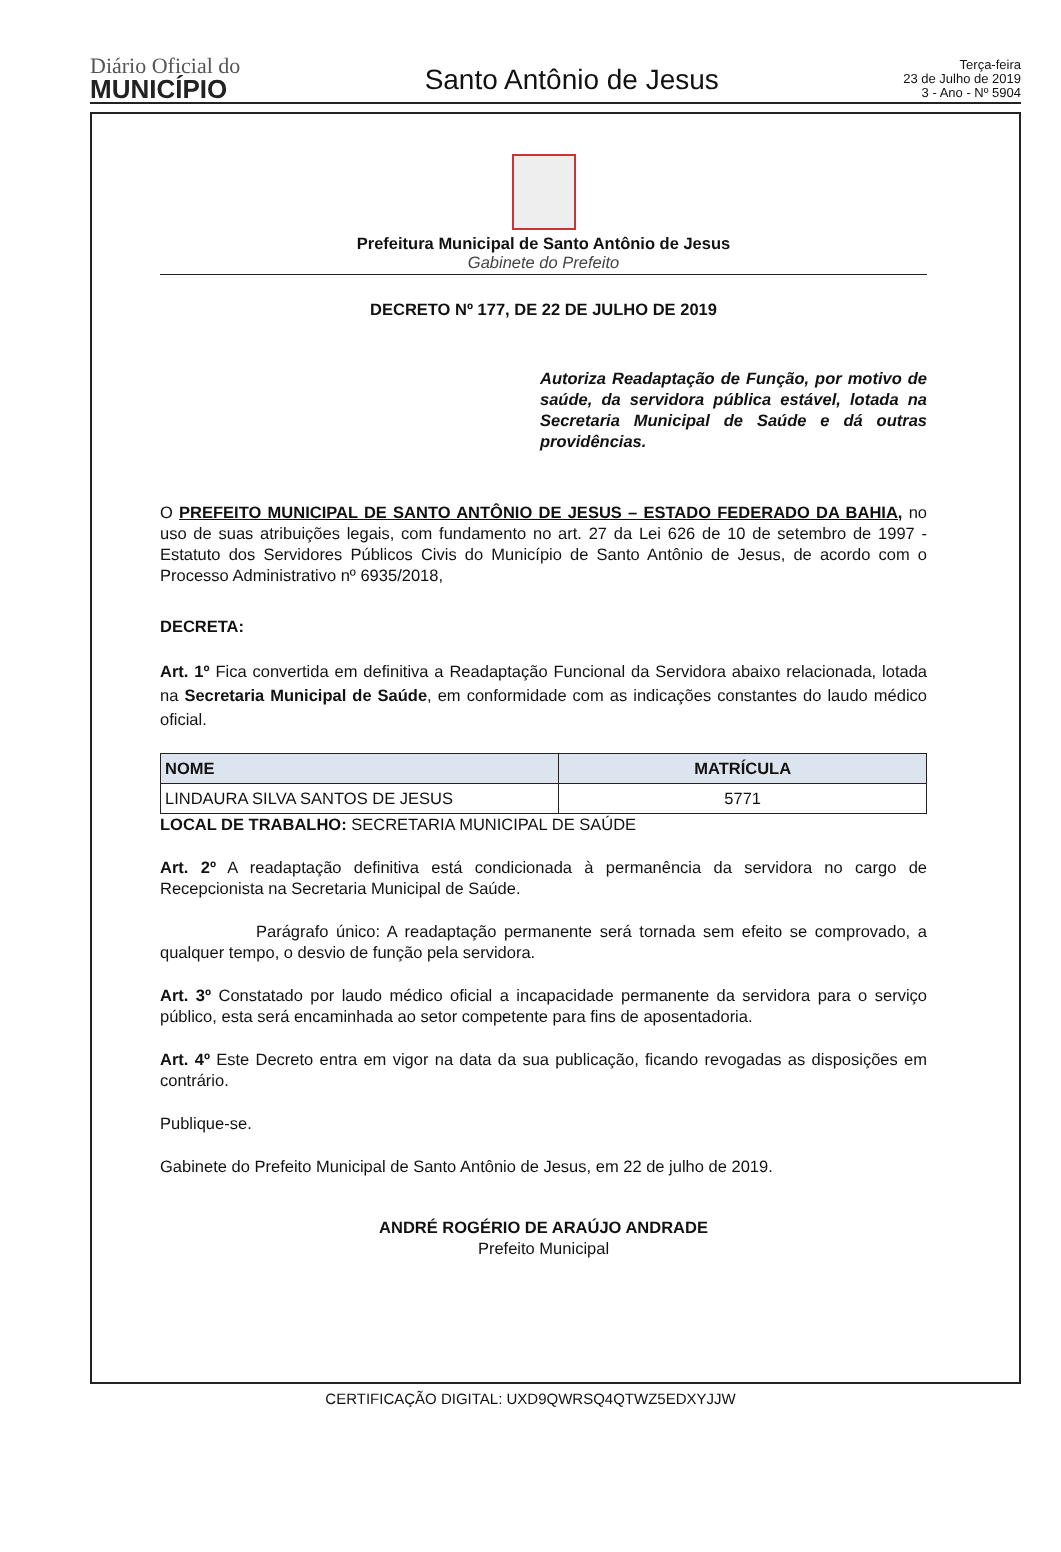Diário Oficial do
MUNICÍPIO
Santo Antônio de Jesus
Terça-feira
23 de Julho de 2019
3 - Ano - Nº 5904
Prefeitura Municipal de Santo Antônio de Jesus
Gabinete do Prefeito
DECRETO Nº 177, DE 22 DE JULHO DE 2019
Autoriza Readaptação de Função, por motivo de saúde, da servidora pública estável, lotada na Secretaria Municipal de Saúde e dá outras providências.
O PREFEITO MUNICIPAL DE SANTO ANTÔNIO DE JESUS – ESTADO FEDERADO DA BAHIA, no uso de suas atribuições legais, com fundamento no art. 27 da Lei 626 de 10 de setembro de 1997 - Estatuto dos Servidores Públicos Civis do Município de Santo Antônio de Jesus, de acordo com o Processo Administrativo nº 6935/2018,
DECRETA:
Art. 1º Fica convertida em definitiva a Readaptação Funcional da Servidora abaixo relacionada, lotada na Secretaria Municipal de Saúde, em conformidade com as indicações constantes do laudo médico oficial.
| NOME | MATRÍCULA |
| --- | --- |
| LINDAURA SILVA SANTOS DE JESUS | 5771 |
LOCAL DE TRABALHO: SECRETARIA MUNICIPAL DE SAÚDE
Art. 2º A readaptação definitiva está condicionada à permanência da servidora no cargo de Recepcionista na Secretaria Municipal de Saúde.
Parágrafo único: A readaptação permanente será tornada sem efeito se comprovado, a qualquer tempo, o desvio de função pela servidora.
Art. 3º Constatado por laudo médico oficial a incapacidade permanente da servidora para o serviço público, esta será encaminhada ao setor competente para fins de aposentadoria.
Art. 4º Este Decreto entra em vigor na data da sua publicação, ficando revogadas as disposições em contrário.
Publique-se.
Gabinete do Prefeito Municipal de Santo Antônio de Jesus, em 22 de julho de 2019.
ANDRÉ ROGÉRIO DE ARAÚJO ANDRADE
Prefeito Municipal
CERTIFICAÇÃO DIGITAL: UXD9QWRSQ4QTWZ5EDXYJJW